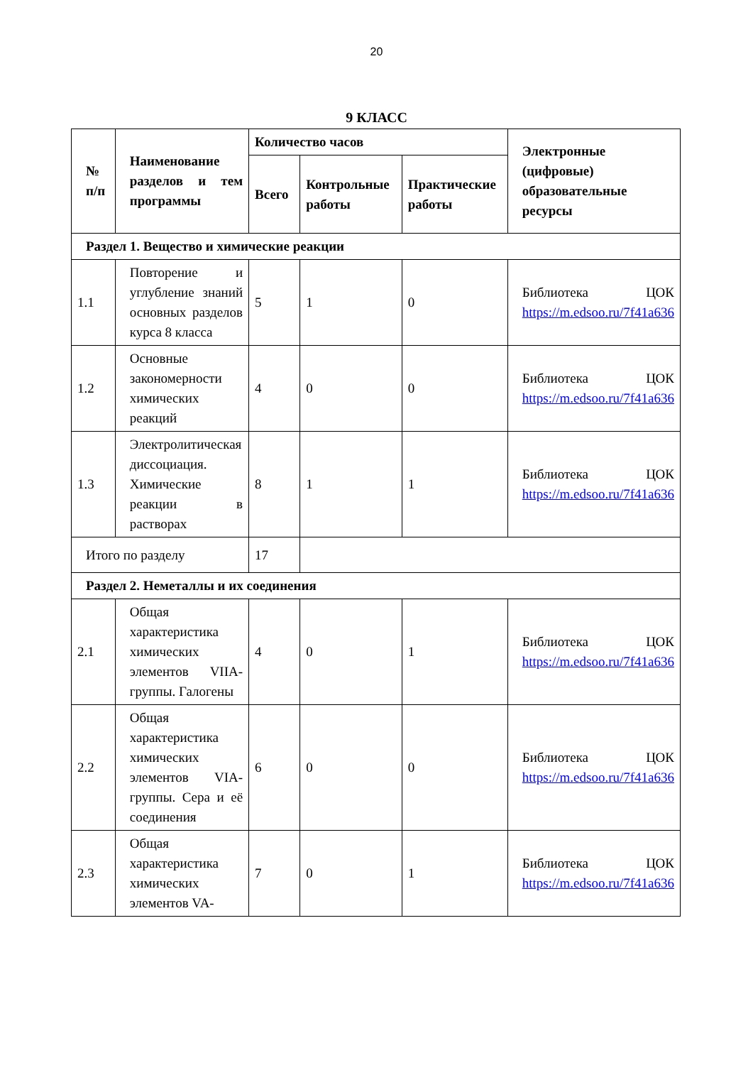20
9 КЛАСС
| № п/п | Наименование разделов и тем программы | Количество часов | | | Электронные (цифровые) образовательные ресурсы |
| --- | --- | --- | --- | --- | --- |
| | | Всего | Контрольные работы | Практические работы | |
| Раздел 1. Вещество и химические реакции | | | | | |
| 1.1 | Повторение и углубление знаний основных разделов курса 8 класса | 5 | 1 | 0 | Библиотека ЦОК https://m.edsoo.ru/7f41a636 |
| 1.2 | Основные закономерности химических реакций | 4 | 0 | 0 | Библиотека ЦОК https://m.edsoo.ru/7f41a636 |
| 1.3 | Электролитическая диссоциация. Химические реакции в растворах | 8 | 1 | 1 | Библиотека ЦОК https://m.edsoo.ru/7f41a636 |
| Итого по разделу | | 17 | | | |
| Раздел 2. Неметаллы и их соединения | | | | | |
| 2.1 | Общая характеристика химических элементов VIIA-группы. Галогены | 4 | 0 | 1 | Библиотека ЦОК https://m.edsoo.ru/7f41a636 |
| 2.2 | Общая характеристика химических элементов VIA-группы. Сера и её соединения | 6 | 0 | 0 | Библиотека ЦОК https://m.edsoo.ru/7f41a636 |
| 2.3 | Общая характеристика химических элементов VA- | 7 | 0 | 1 | Библиотека ЦОК https://m.edsoo.ru/7f41a636 |